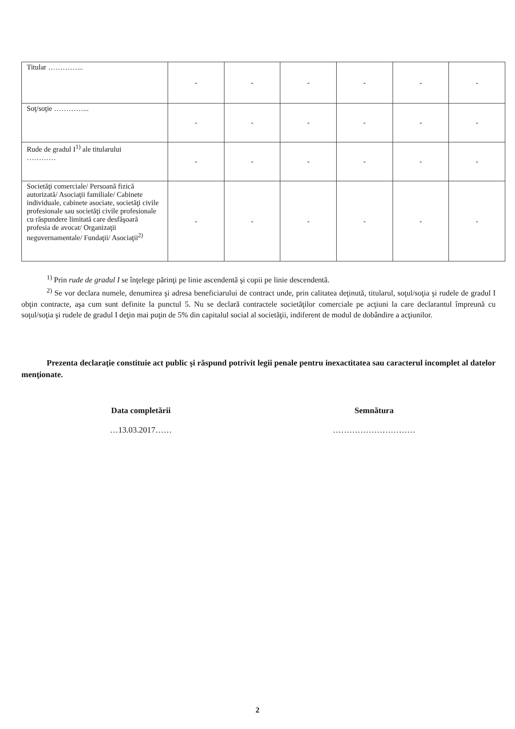| Titular …………... | - | - | - | - | - | - |
| Soţ/soţie …………... | - | - | - | - | - | - |
| Rude de gradul I<sup>1)</sup> ale titularului ………… | - | - | - | - | - | - |
| Societăţi comerciale/ Persoană fizică autorizată/ Asociaţii familiale/ Cabinete individuale, cabinete asociate, societăţi civile profesionale sau societăţi civile profesionale cu răspundere limitată care desfăşoară profesia de avocat/ Organizaţii neguvernamentale/ Fundaţii/ Asociaţii<sup>2)</sup> | - | - | - | - | - | - |
<sup>1)</sup> Prin rude de gradul I se înţelege părinţi pe linie ascendentă şi copii pe linie descendentă.
<sup>2)</sup> Se vor declara numele, denumirea şi adresa beneficiarului de contract unde, prin calitatea deţinută, titularul, soţul/soţia şi rudele de gradul I obţin contracte, aşa cum sunt definite la punctul 5. Nu se declară contractele societăţilor comerciale pe acţiuni la care declarantul împreună cu soţul/soţia şi rudele de gradul I deţin mai puţin de 5% din capitalul social al societăţii, indiferent de modul de dobândire a acţiunilor.
Prezenta declaraţie constituie act public şi răspund potrivit legii penale pentru inexactitatea sau caracterul incomplet al datelor menţionate.
Data completării
…13.03.2017……
Semnătura
…………………………
2